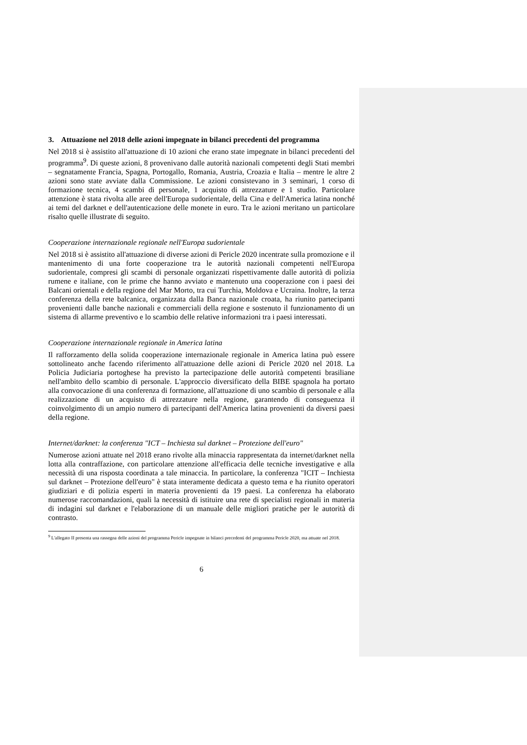3. Attuazione nel 2018 delle azioni impegnate in bilanci precedenti del programma
Nel 2018 si è assistito all'attuazione di 10 azioni che erano state impegnate in bilanci precedenti del programma<sup>9</sup>. Di queste azioni, 8 provenivano dalle autorità nazionali competenti degli Stati membri – segnatamente Francia, Spagna, Portogallo, Romania, Austria, Croazia e Italia – mentre le altre 2 azioni sono state avviate dalla Commissione. Le azioni consistevano in 3 seminari, 1 corso di formazione tecnica, 4 scambi di personale, 1 acquisto di attrezzature e 1 studio. Particolare attenzione è stata rivolta alle aree dell'Europa sudorientale, della Cina e dell'America latina nonché ai temi del darknet e dell'autenticazione delle monete in euro. Tra le azioni meritano un particolare risalto quelle illustrate di seguito.
Cooperazione internazionale regionale nell'Europa sudorientale
Nel 2018 si è assistito all'attuazione di diverse azioni di Pericle 2020 incentrate sulla promozione e il mantenimento di una forte cooperazione tra le autorità nazionali competenti nell'Europa sudorientale, compresi gli scambi di personale organizzati rispettivamente dalle autorità di polizia rumene e italiane, con le prime che hanno avviato e mantenuto una cooperazione con i paesi dei Balcani orientali e della regione del Mar Morto, tra cui Turchia, Moldova e Ucraina. Inoltre, la terza conferenza della rete balcanica, organizzata dalla Banca nazionale croata, ha riunito partecipanti provenienti dalle banche nazionali e commerciali della regione e sostenuto il funzionamento di un sistema di allarme preventivo e lo scambio delle relative informazioni tra i paesi interessati.
Cooperazione internazionale regionale in America latina
Il rafforzamento della solida cooperazione internazionale regionale in America latina può essere sottolineato anche facendo riferimento all'attuazione delle azioni di Pericle 2020 nel 2018. La Policia Judiciaria portoghese ha previsto la partecipazione delle autorità competenti brasiliane nell'ambito dello scambio di personale. L'approccio diversificato della BIBE spagnola ha portato alla convocazione di una conferenza di formazione, all'attuazione di uno scambio di personale e alla realizzazione di un acquisto di attrezzature nella regione, garantendo di conseguenza il coinvolgimento di un ampio numero di partecipanti dell'America latina provenienti da diversi paesi della regione.
Internet/darknet: la conferenza "ICT – Inchiesta sul darknet – Protezione dell'euro"
Numerose azioni attuate nel 2018 erano rivolte alla minaccia rappresentata da internet/darknet nella lotta alla contraffazione, con particolare attenzione all'efficacia delle tecniche investigative e alla necessità di una risposta coordinata a tale minaccia. In particolare, la conferenza "ICIT – Inchiesta sul darknet – Protezione dell'euro" è stata interamente dedicata a questo tema e ha riunito operatori giudiziari e di polizia esperti in materia provenienti da 19 paesi. La conferenza ha elaborato numerose raccomandazioni, quali la necessità di istituire una rete di specialisti regionali in materia di indagini sul darknet e l'elaborazione di un manuale delle migliori pratiche per le autorità di contrasto.
<sup>9</sup> L'allegato II presenta una rassegna delle azioni del programma Pericle impegnate in bilanci precedenti del programma Pericle 2020, ma attuate nel 2018.
6